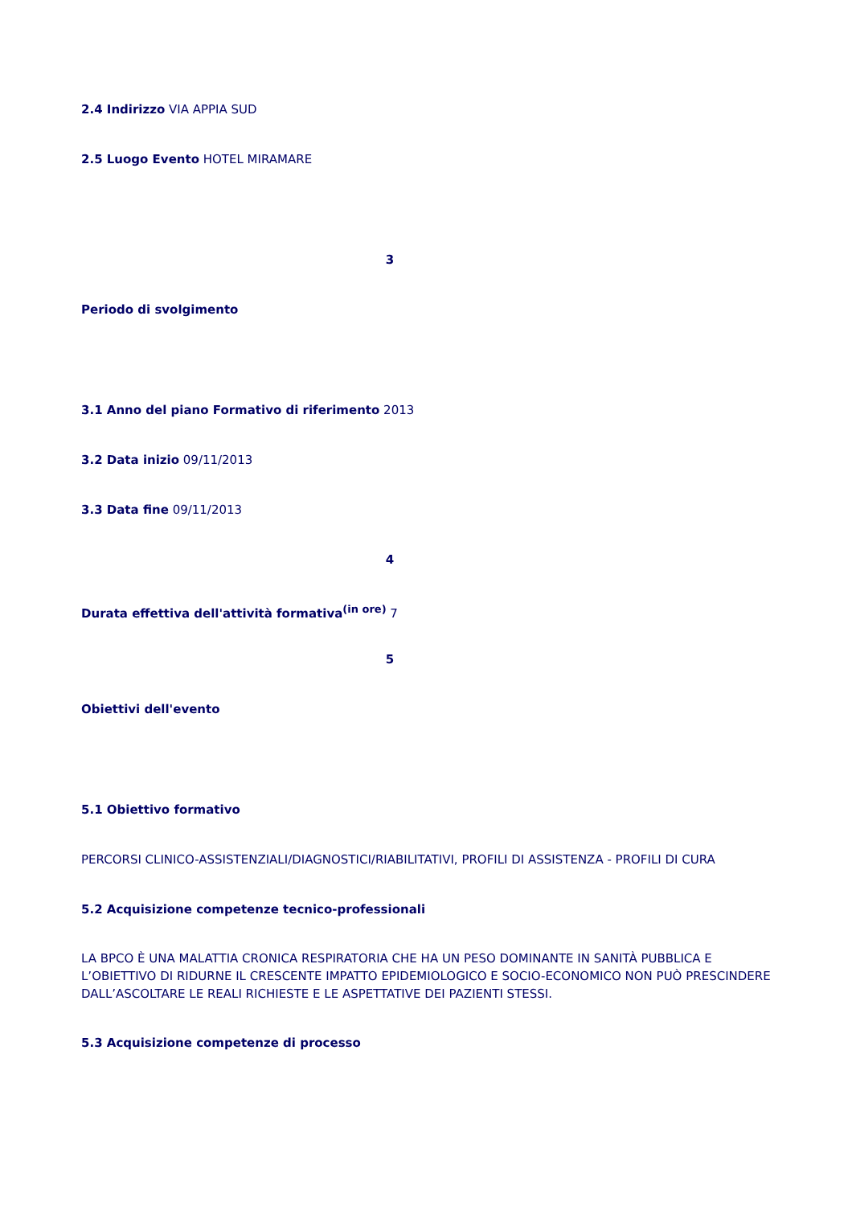2.4 Indirizzo VIA APPIA SUD
2.5 Luogo Evento HOTEL MIRAMARE
3
Periodo di svolgimento
3.1 Anno del piano Formativo di riferimento 2013
3.2 Data inizio 09/11/2013
3.3 Data fine 09/11/2013
4
Durata effettiva dell'attività formativa<sup>(in ore)</sup> 7
5
Obiettivi dell'evento
5.1 Obiettivo formativo
PERCORSI CLINICO-ASSISTENZIALI/DIAGNOSTICI/RIABILITATIVI, PROFILI DI ASSISTENZA - PROFILI DI CURA
5.2 Acquisizione competenze tecnico-professionali
LA BPCO È UNA MALATTIA CRONICA RESPIRATORIA CHE HA UN PESO DOMINANTE IN SANITÀ PUBBLICA E L’OBIETTIVO DI RIDURNE IL CRESCENTE IMPATTO EPIDEMIOLOGICO E SOCIO-ECONOMICO NON PUÒ PRESCINDERE DALL’ASCOLTARE LE REALI RICHIESTE E LE ASPETTATIVE DEI PAZIENTI STESSI.
5.3 Acquisizione competenze di processo